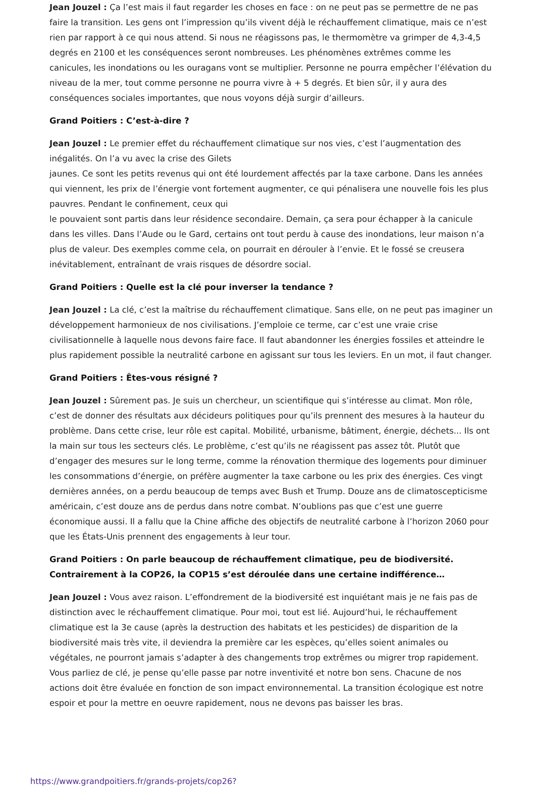Jean Jouzel : Ça l’est mais il faut regarder les choses en face : on ne peut pas se permettre de ne pas faire la transition. Les gens ont l’impression qu’ils vivent déjà le réchauffement climatique, mais ce n’est rien par rapport à ce qui nous attend. Si nous ne réagissons pas, le thermomètre va grimper de 4,3-4,5 degrés en 2100 et les conséquences seront nombreuses. Les phénomènes extrêmes comme les canicules, les inondations ou les ouragans vont se multiplier. Personne ne pourra empêcher l’élévation du niveau de la mer, tout comme personne ne pourra vivre à + 5 degrés. Et bien sûr, il y aura des conséquences sociales importantes, que nous voyons déjà surgir d’ailleurs.
Grand Poitiers : C’est-à-dire ?
Jean Jouzel : Le premier effet du réchauffement climatique sur nos vies, c’est l’augmentation des inégalités. On l’a vu avec la crise des Gilets
jaunes. Ce sont les petits revenus qui ont été lourdement affectés par la taxe carbone. Dans les années qui viennent, les prix de l’énergie vont fortement augmenter, ce qui pénalisera une nouvelle fois les plus pauvres. Pendant le confinement, ceux qui
le pouvaient sont partis dans leur résidence secondaire. Demain, ça sera pour échapper à la canicule dans les villes. Dans l’Aude ou le Gard, certains ont tout perdu à cause des inondations, leur maison n’a plus de valeur. Des exemples comme cela, on pourrait en dérouler à l’envie. Et le fossé se creusera inévitablement, entraînant de vrais risques de désordre social.
Grand Poitiers : Quelle est la clé pour inverser la tendance ?
Jean Jouzel : La clé, c’est la maîtrise du réchauffement climatique. Sans elle, on ne peut pas imaginer un développement harmonieux de nos civilisations. J’emploie ce terme, car c’est une vraie crise civilisationnelle à laquelle nous devons faire face. Il faut abandonner les énergies fossiles et atteindre le plus rapidement possible la neutralité carbone en agissant sur tous les leviers. En un mot, il faut changer.
Grand Poitiers : Êtes-vous résigné ?
Jean Jouzel : Sûrement pas. Je suis un chercheur, un scientifique qui s’intéresse au climat. Mon rôle, c’est de donner des résultats aux décideurs politiques pour qu’ils prennent des mesures à la hauteur du problème. Dans cette crise, leur rôle est capital. Mobilité, urbanisme, bâtiment, énergie, déchets... Ils ont la main sur tous les secteurs clés. Le problème, c’est qu’ils ne réagissent pas assez tôt. Plutôt que d’engager des mesures sur le long terme, comme la rénovation thermique des logements pour diminuer les consommations d’énergie, on préfère augmenter la taxe carbone ou les prix des énergies. Ces vingt dernières années, on a perdu beaucoup de temps avec Bush et Trump. Douze ans de climatoscepticisme américain, c’est douze ans de perdus dans notre combat. N’oublions pas que c’est une guerre économique aussi. Il a fallu que la Chine affiche des objectifs de neutralité carbone à l’horizon 2060 pour que les États-Unis prennent des engagements à leur tour.
Grand Poitiers : On parle beaucoup de réchauffement climatique, peu de biodiversité. Contrairement à la COP26, la COP15 s’est déroulée dans une certaine indifférence…
Jean Jouzel : Vous avez raison. L’effondrement de la biodiversité est inquiétant mais je ne fais pas de distinction avec le réchauffement climatique. Pour moi, tout est lié. Aujourd’hui, le réchauffement climatique est la 3e cause (après la destruction des habitats et les pesticides) de disparition de la biodiversité mais très vite, il deviendra la première car les espèces, qu’elles soient animales ou végétales, ne pourront jamais s’adapter à des changements trop extrêmes ou migrer trop rapidement. Vous parliez de clé, je pense qu’elle passe par notre inventivité et notre bon sens. Chacune de nos actions doit être évaluée en fonction de son impact environnemental. La transition écologique est notre espoir et pour la mettre en oeuvre rapidement, nous ne devons pas baisser les bras.
https://www.grandpoitiers.fr/grands-projets/cop26?